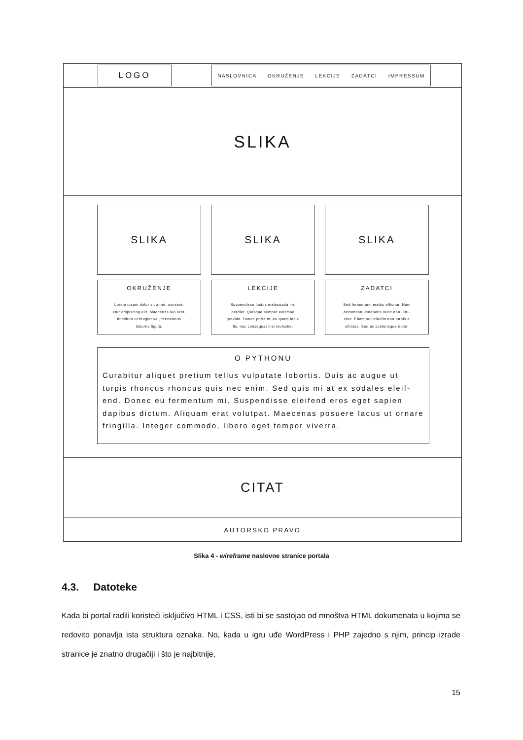LOGO
NASLOVNICA OKRUŽENJE LEKCIJE ZADATCI IMPRESSUM
SLIKA
SLIKA SLIKA SLIKA
OKRUŽENJE
Lorem ipsum dolor sit amet, consect-
etur adipiscing elit. Maecenas leo erat,
tincidunt ut feugiat vel, fermentum
lobortis ligula.
LEKCIJE
Suspendisse luctus malesuada im-
perdiet. Quisque semper euismod
gravida. Donec porta mi eu quam iacu-
lis, nec consequat nisi molestie.
ZADATCI
Sed fermentum mattis efficitur. Nam
accumsan venenatis nunc non ultri-
cies. Etiam sollicitudin non turpis a
ultrices. Sed ac scelerisque dolor.
O PYTHONU
Curabitur aliquet pretium tellus vulputate lobortis. Duis ac augue ut turpis rhoncus rhoncus quis nec enim. Sed quis mi at ex sodales eleif-end. Donec eu fermentum mi. Suspendisse eleifend eros eget sapien dapibus dictum. Aliquam erat volutpat. Maecenas posuere lacus ut ornare fringilla. Integer commodo, libero eget tempor viverra.
CITAT
AUTORSKO PRAVO
Slika 4 - wireframe naslovne stranice portala
4.3. Datoteke
Kada bi portal radili koristeći isključivo HTML i CSS, isti bi se sastojao od mnoštva HTML dokumenata u kojima se redovito ponavlja ista struktura oznaka. No, kada u igru uđe WordPress i PHP zajedno s njim, princip izrade stranice je znatno drugačiji i što je najbitnije,
15